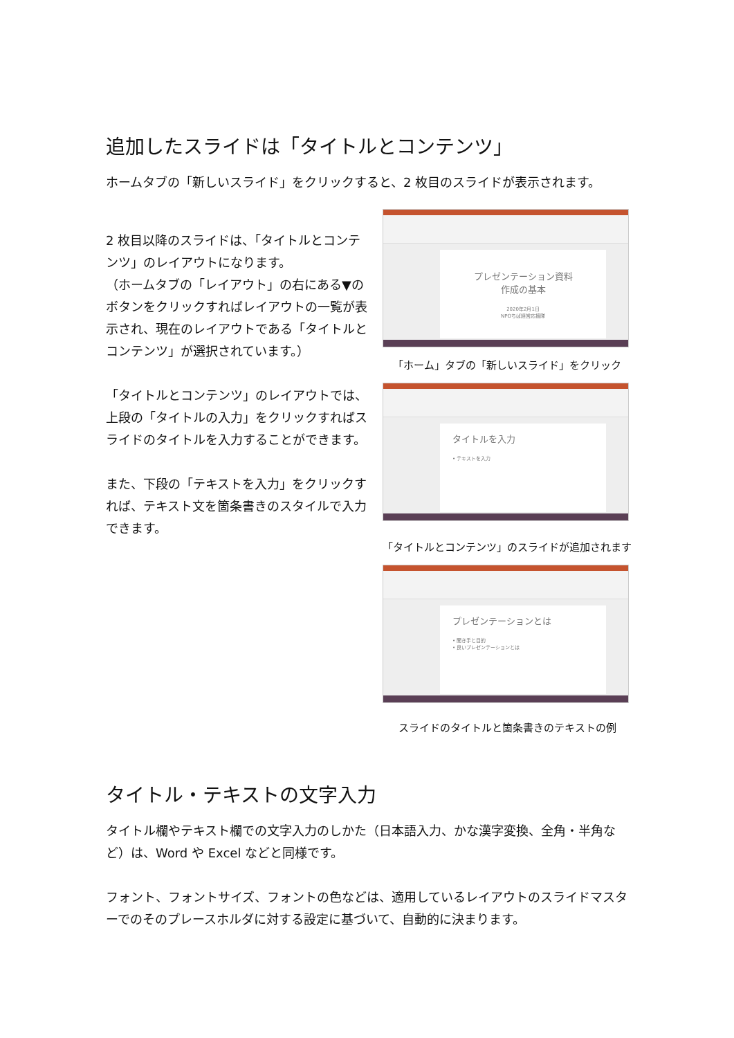追加したスライドは「タイトルとコンテンツ」
ホームタブの「新しいスライド」をクリックすると、2 枚目のスライドが表示されます。
2 枚目以降のスライドは、「タイトルとコンテンツ」のレイアウトになります。
（ホームタブの「レイアウト」の右にある▼のボタンをクリックすればレイアウトの一覧が表示され、現在のレイアウトである「タイトルとコンテンツ」が選択されています。）
「タイトルとコンテンツ」のレイアウトでは、上段の「タイトルの入力」をクリックすればスライドのタイトルを入力することができます。
また、下段の「テキストを入力」をクリックすれば、テキスト文を箇条書きのスタイルで入力できます。
プレゼンテーション資料
作成の基本
2020年2月1日
NPOちば経営応援隊
「ホーム」タブの「新しいスライド」をクリック
タイトルを入力
• テキストを入力
「タイトルとコンテンツ」のスライドが追加されます
プレゼンテーションとは
• 聞き手と目的
• 良いプレゼンテーションとは
スライドのタイトルと箇条書きのテキストの例
タイトル・テキストの文字入力
タイトル欄やテキスト欄での文字入力のしかた（日本語入力、かな漢字変換、全角・半角など）は、Word や Excel などと同様です。
フォント、フォントサイズ、フォントの色などは、適用しているレイアウトのスライドマスターでのそのプレースホルダに対する設定に基づいて、自動的に決まります。